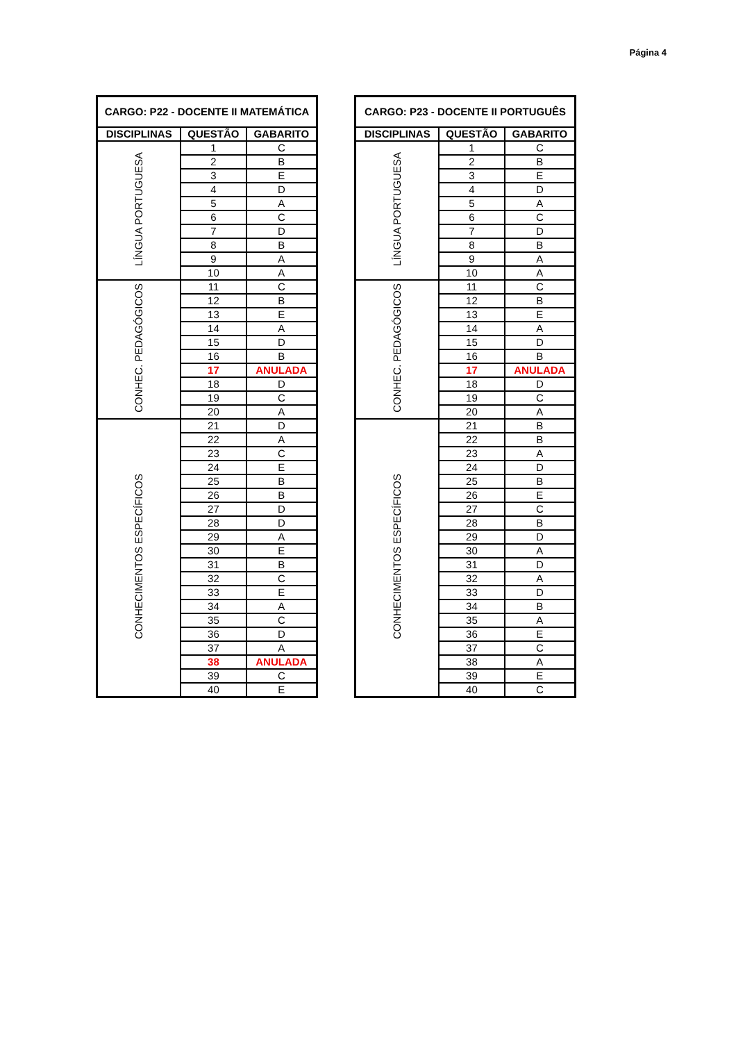Página 4
| CARGO: P22 - DOCENTE II MATEMÁTICA | | |
| --- | --- | --- |
| DISCIPLINAS | QUESTÃO | GABARITO |
| LÍNGUA PORTUGUESA | 1 | C |
| | 2 | B |
| | 3 | E |
| | 4 | D |
| | 5 | A |
| | 6 | C |
| | 7 | D |
| | 8 | B |
| | 9 | A |
| | 10 | A |
| CONHEC. PEDAGÓGICOS | 11 | C |
| | 12 | B |
| | 13 | E |
| | 14 | A |
| | 15 | D |
| | 16 | B |
| | 17 | ANULADA |
| | 18 | D |
| | 19 | C |
| | 20 | A |
| CONHECIMENTOS ESPECÍFICOS | 21 | D |
| | 22 | A |
| | 23 | C |
| | 24 | E |
| | 25 | B |
| | 26 | B |
| | 27 | D |
| | 28 | D |
| | 29 | A |
| | 30 | E |
| | 31 | B |
| | 32 | C |
| | 33 | E |
| | 34 | A |
| | 35 | C |
| | 36 | D |
| | 37 | A |
| | 38 | ANULADA |
| | 39 | C |
| | 40 | E |
| CARGO: P23 - DOCENTE II PORTUGUÊS | | |
| --- | --- | --- |
| DISCIPLINAS | QUESTÃO | GABARITO |
| LÍNGUA PORTUGUESA | 1 | C |
| | 2 | B |
| | 3 | E |
| | 4 | D |
| | 5 | A |
| | 6 | C |
| | 7 | D |
| | 8 | B |
| | 9 | A |
| | 10 | A |
| CONHEC. PEDAGÓGICOS | 11 | C |
| | 12 | B |
| | 13 | E |
| | 14 | A |
| | 15 | D |
| | 16 | B |
| | 17 | ANULADA |
| | 18 | D |
| | 19 | C |
| | 20 | A |
| CONHECIMENTOS ESPECÍFICOS | 21 | B |
| | 22 | B |
| | 23 | A |
| | 24 | D |
| | 25 | B |
| | 26 | E |
| | 27 | C |
| | 28 | B |
| | 29 | D |
| | 30 | A |
| | 31 | D |
| | 32 | A |
| | 33 | D |
| | 34 | B |
| | 35 | A |
| | 36 | E |
| | 37 | C |
| | 38 | A |
| | 39 | E |
| | 40 | C |